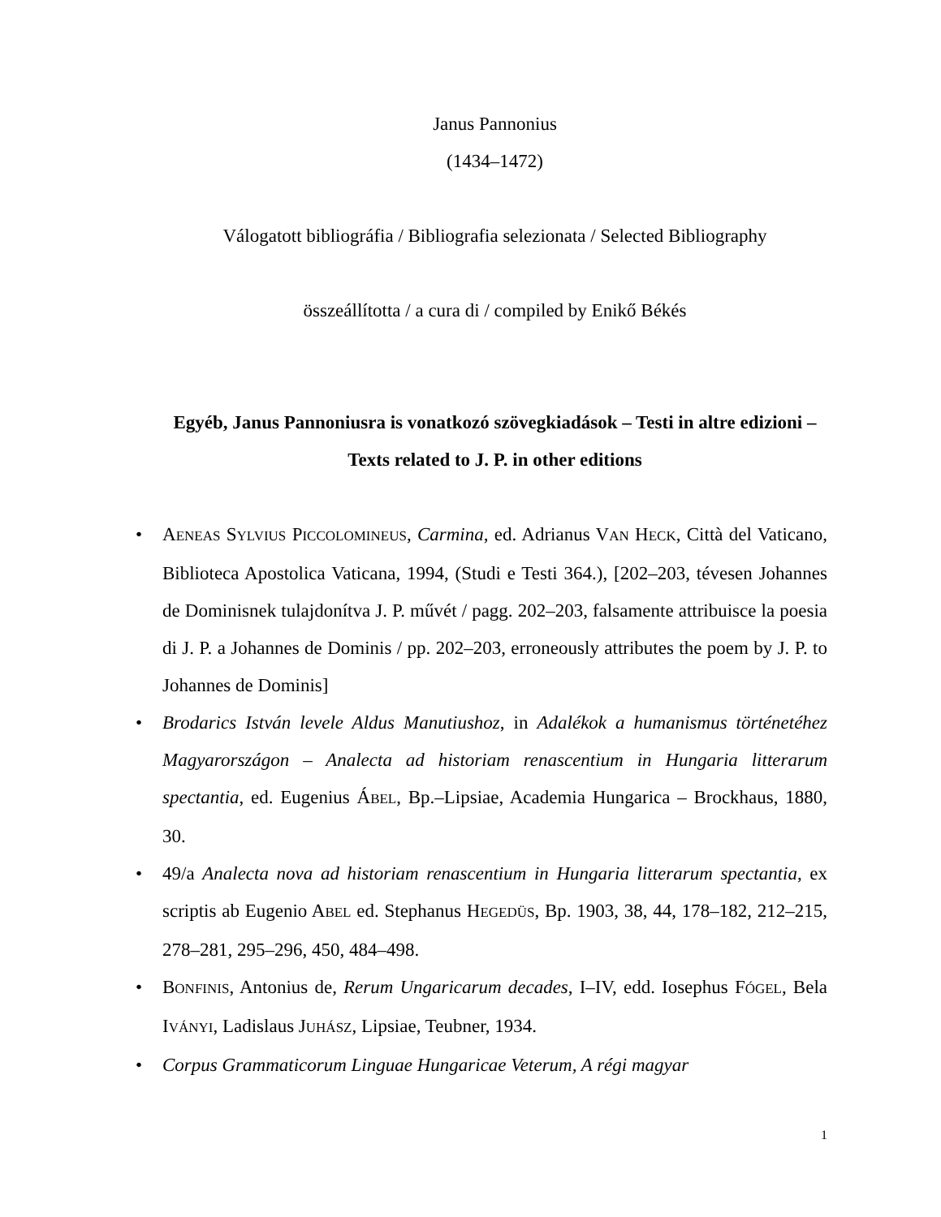Janus Pannonius
(1434–1472)
Válogatott bibliográfia / Bibliografia selezionata / Selected Bibliography
összeállította / a cura di / compiled by Enikő Békés
Egyéb, Janus Pannoniusra is vonatkozó szövegkiadások – Testi in altre edizioni – Texts related to J. P. in other editions
• AENEAS SYLVIUS PICCOLOMINEUS, Carmina, ed. Adrianus VAN HECK, Città del Vaticano, Biblioteca Apostolica Vaticana, 1994, (Studi e Testi 364.), [202–203, tévesen Johannes de Dominisnek tulajdonítva J. P. művét / pagg. 202–203, falsamente attribuisce la poesia di J. P. a Johannes de Dominis / pp. 202–203, erroneously attributes the poem by J. P. to Johannes de Dominis]
• Brodarics István levele Aldus Manutiushoz, in Adalékok a humanismus történetéhez Magyarországon – Analecta ad historiam renascentium in Hungaria litterarum spectantia, ed. Eugenius ÁBEL, Bp.–Lipsiae, Academia Hungarica – Brockhaus, 1880, 30.
• 49/a Analecta nova ad historiam renascentium in Hungaria litterarum spectantia, ex scriptis ab Eugenio ABEL ed. Stephanus HEGEDÜS, Bp. 1903, 38, 44, 178–182, 212–215, 278–281, 295–296, 450, 484–498.
• BONFINIS, Antonius de, Rerum Ungaricarum decades, I–IV, edd. Iosephus FÓGEL, Bela IVÁNYI, Ladislaus JUHÁSZ, Lipsiae, Teubner, 1934.
• Corpus Grammaticorum Linguae Hungaricae Veterum, A régi magyar
1